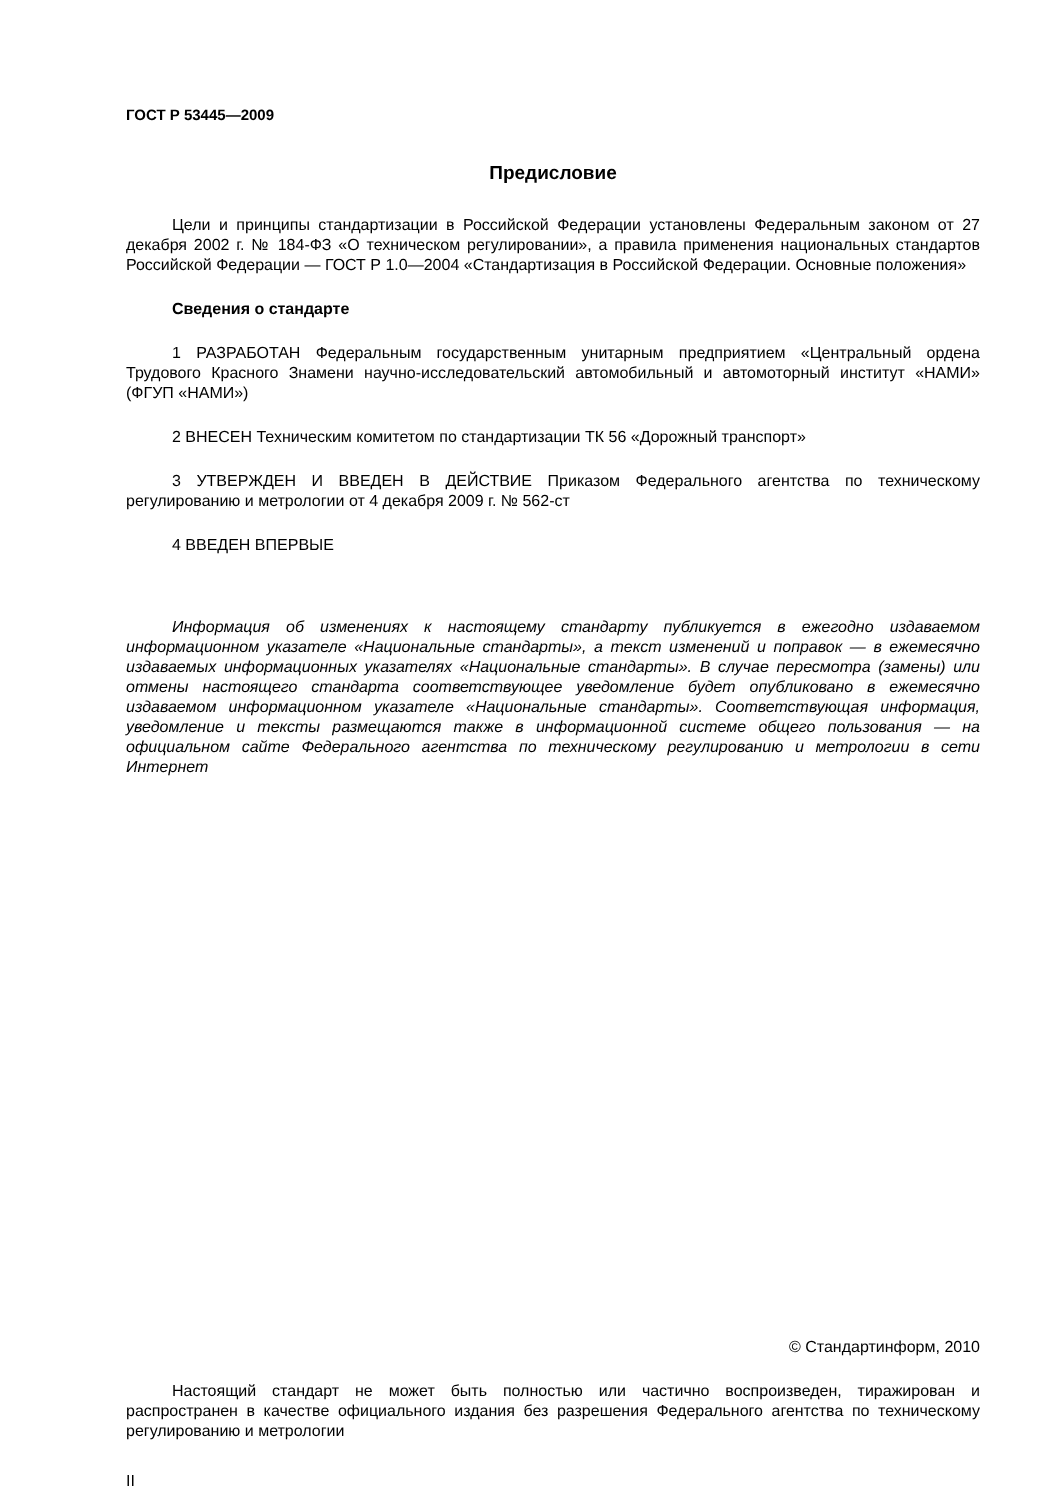ГОСТ Р 53445—2009
Предисловие
Цели и принципы стандартизации в Российской Федерации установлены Федеральным законом от 27 декабря 2002 г. № 184-ФЗ «О техническом регулировании», а правила применения национальных стандартов Российской Федерации — ГОСТ Р 1.0—2004 «Стандартизация в Российской Федерации. Основные положения»
Сведения о стандарте
1 РАЗРАБОТАН Федеральным государственным унитарным предприятием «Центральный ордена Трудового Красного Знамени научно-исследовательский автомобильный и автомоторный институт «НАМИ» (ФГУП «НАМИ»)
2 ВНЕСЕН Техническим комитетом по стандартизации ТК 56 «Дорожный транспорт»
3 УТВЕРЖДЕН И ВВЕДЕН В ДЕЙСТВИЕ Приказом Федерального агентства по техническому регулированию и метрологии от 4 декабря 2009 г. № 562-ст
4 ВВЕДЕН ВПЕРВЫЕ
Информация об изменениях к настоящему стандарту публикуется в ежегодно издаваемом информационном указателе «Национальные стандарты», а текст изменений и поправок — в ежемесячно издаваемых информационных указателях «Национальные стандарты». В случае пересмотра (замены) или отмены настоящего стандарта соответствующее уведомление будет опубликовано в ежемесячно издаваемом информационном указателе «Национальные стандарты». Соответствующая информация, уведомление и тексты размещаются также в информационной системе общего пользования — на официальном сайте Федерального агентства по техническому регулированию и метрологии в сети Интернет
© Стандартинформ, 2010
Настоящий стандарт не может быть полностью или частично воспроизведен, тиражирован и распространен в качестве официального издания без разрешения Федерального агентства по техническому регулированию и метрологии
II